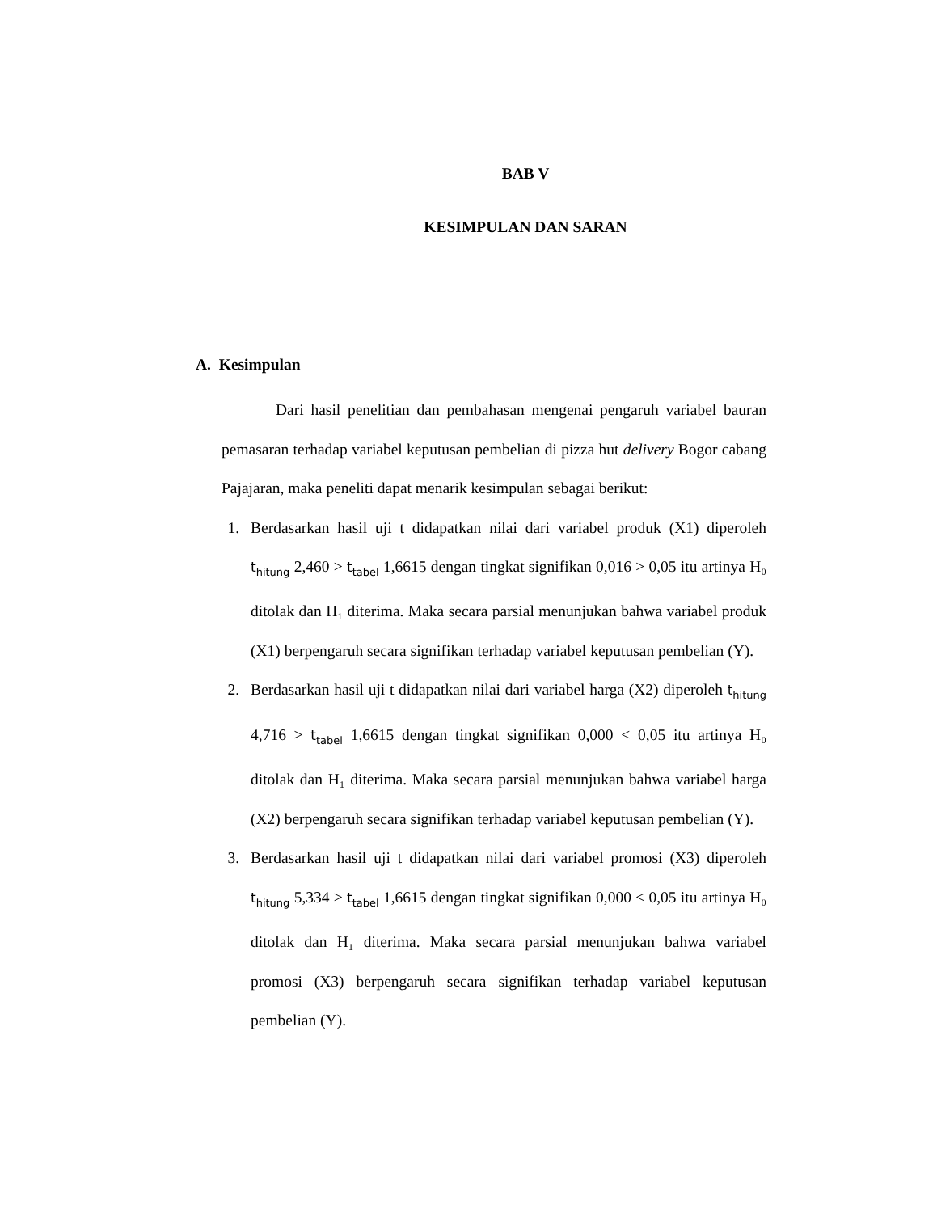BAB V
KESIMPULAN DAN SARAN
A. Kesimpulan
Dari hasil penelitian dan pembahasan mengenai pengaruh variabel bauran pemasaran terhadap variabel keputusan pembelian di pizza hut delivery Bogor cabang Pajajaran, maka peneliti dapat menarik kesimpulan sebagai berikut:
1. Berdasarkan hasil uji t didapatkan nilai dari variabel produk (X1) diperoleh t<sub>hitung</sub> 2,460 > t<sub>tabel</sub> 1,6615 dengan tingkat signifikan 0,016 > 0,05 itu artinya H₀ ditolak dan H₁ diterima. Maka secara parsial menunjukan bahwa variabel produk (X1) berpengaruh secara signifikan terhadap variabel keputusan pembelian (Y).
2. Berdasarkan hasil uji t didapatkan nilai dari variabel harga (X2) diperoleh t<sub>hitung</sub> 4,716 > t<sub>tabel</sub> 1,6615 dengan tingkat signifikan 0,000 < 0,05 itu artinya H₀ ditolak dan H₁ diterima. Maka secara parsial menunjukan bahwa variabel harga (X2) berpengaruh secara signifikan terhadap variabel keputusan pembelian (Y).
3. Berdasarkan hasil uji t didapatkan nilai dari variabel promosi (X3) diperoleh t<sub>hitung</sub> 5,334 > t<sub>tabel</sub> 1,6615 dengan tingkat signifikan 0,000 < 0,05 itu artinya H₀ ditolak dan H₁ diterima. Maka secara parsial menunjukan bahwa variabel promosi (X3) berpengaruh secara signifikan terhadap variabel keputusan pembelian (Y).